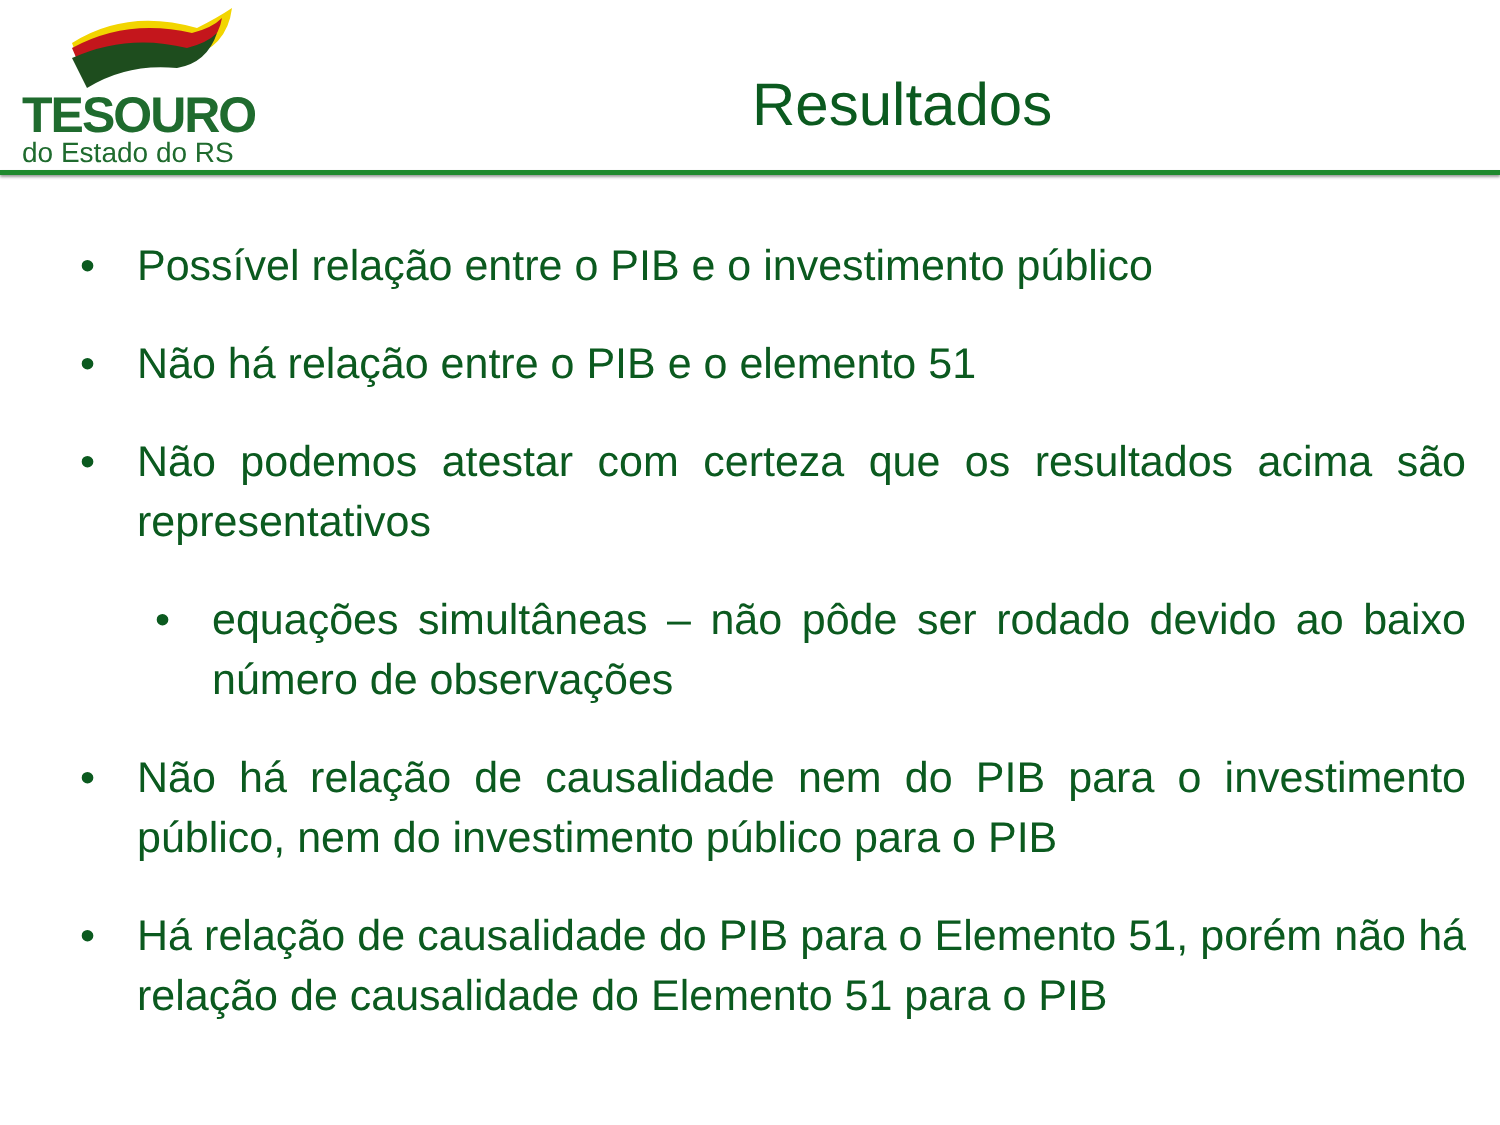TESOURO
do Estado do RS
Resultados
• Possível relação entre o PIB e o investimento público
• Não há relação entre o PIB e o elemento 51
• Não podemos atestar com certeza que os resultados acima são representativos
• equações simultâneas – não pôde ser rodado devido ao baixo número de observações
• Não há relação de causalidade nem do PIB para o investimento público, nem do investimento público para o PIB
• Há relação de causalidade do PIB para o Elemento 51, porém não há relação de causalidade do Elemento 51 para o PIB